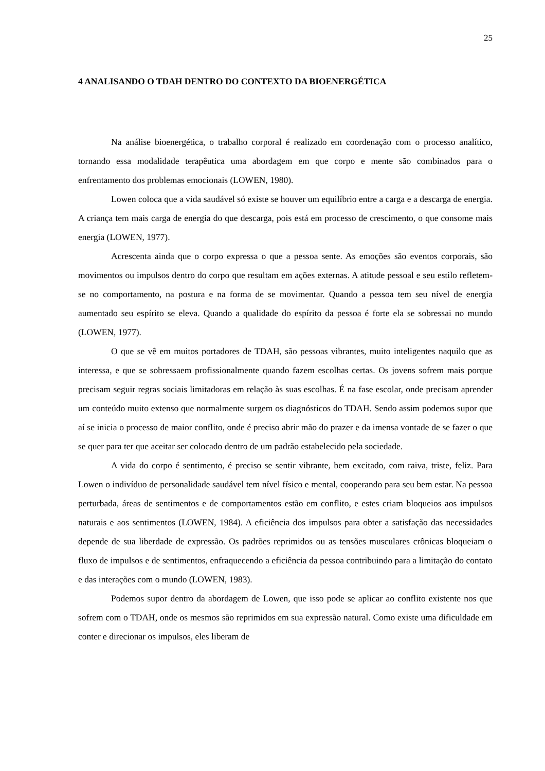25
4 ANALISANDO O TDAH DENTRO DO CONTEXTO DA BIOENERGÉTICA
Na análise bioenergética, o trabalho corporal é realizado em coordenação com o processo analítico, tornando essa modalidade terapêutica uma abordagem em que corpo e mente são combinados para o enfrentamento dos problemas emocionais (LOWEN, 1980).
Lowen coloca que a vida saudável só existe se houver um equilíbrio entre a carga e a descarga de energia. A criança tem mais carga de energia do que descarga, pois está em processo de crescimento, o que consome mais energia (LOWEN, 1977).
Acrescenta ainda que o corpo expressa o que a pessoa sente. As emoções são eventos corporais, são movimentos ou impulsos dentro do corpo que resultam em ações externas. A atitude pessoal e seu estilo refletem-se no comportamento, na postura e na forma de se movimentar. Quando a pessoa tem seu nível de energia aumentado seu espírito se eleva. Quando a qualidade do espírito da pessoa é forte ela se sobressai no mundo (LOWEN, 1977).
O que se vê em muitos portadores de TDAH, são pessoas vibrantes, muito inteligentes naquilo que as interessa, e que se sobressaem profissionalmente quando fazem escolhas certas. Os jovens sofrem mais porque precisam seguir regras sociais limitadoras em relação às suas escolhas. É na fase escolar, onde precisam aprender um conteúdo muito extenso que normalmente surgem os diagnósticos do TDAH. Sendo assim podemos supor que aí se inicia o processo de maior conflito, onde é preciso abrir mão do prazer e da imensa vontade de se fazer o que se quer para ter que aceitar ser colocado dentro de um padrão estabelecido pela sociedade.
A vida do corpo é sentimento, é preciso se sentir vibrante, bem excitado, com raiva, triste, feliz. Para Lowen o indivíduo de personalidade saudável tem nível físico e mental, cooperando para seu bem estar. Na pessoa perturbada, áreas de sentimentos e de comportamentos estão em conflito, e estes criam bloqueios aos impulsos naturais e aos sentimentos (LOWEN, 1984). A eficiência dos impulsos para obter a satisfação das necessidades depende de sua liberdade de expressão. Os padrões reprimidos ou as tensões musculares crônicas bloqueiam o fluxo de impulsos e de sentimentos, enfraquecendo a eficiência da pessoa contribuindo para a limitação do contato e das interações com o mundo (LOWEN, 1983).
Podemos supor dentro da abordagem de Lowen, que isso pode se aplicar ao conflito existente nos que sofrem com o TDAH, onde os mesmos são reprimidos em sua expressão natural. Como existe uma dificuldade em conter e direcionar os impulsos, eles liberam de